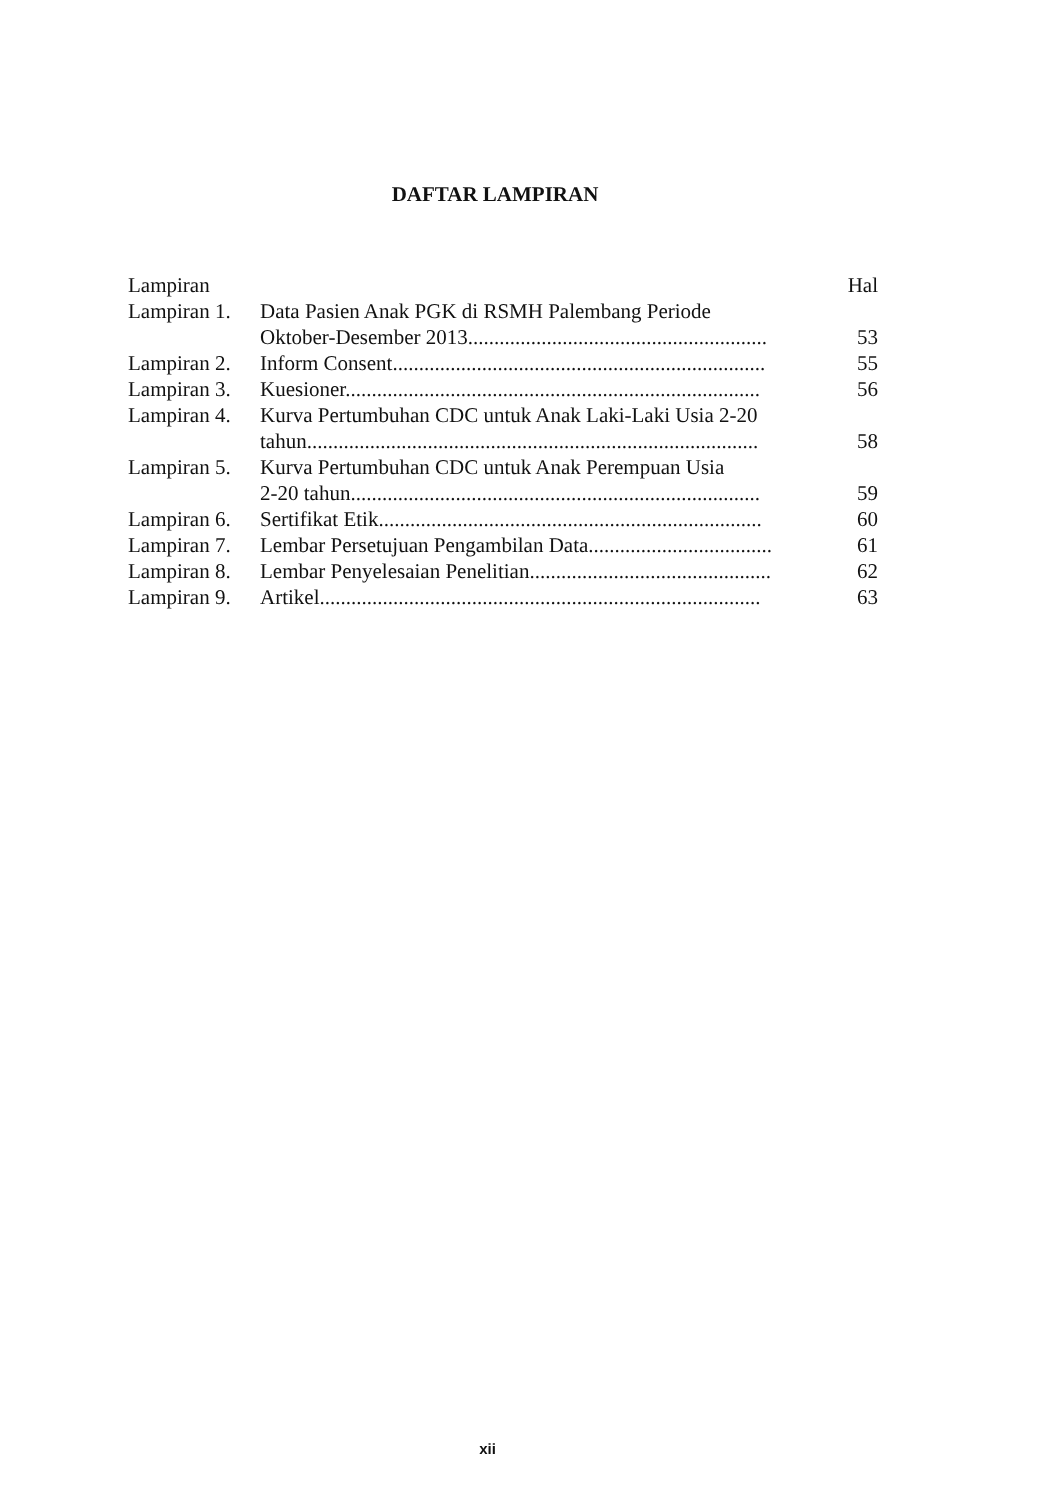DAFTAR LAMPIRAN
Lampiran Hal
Lampiran 1. Data Pasien Anak PGK di RSMH Palembang Periode
Oktober-Desember 2013......................................................... 53
Lampiran 2. Inform Consent....................................................................... 55
Lampiran 3. Kuesioner............................................................................... 56
Lampiran 4. Kurva Pertumbuhan CDC untuk Anak Laki-Laki Usia 2-20
tahun...................................................................................... 58
Lampiran 5. Kurva Pertumbuhan CDC untuk Anak Perempuan Usia
2-20 tahun.............................................................................. 59
Lampiran 6. Sertifikat Etik......................................................................... 60
Lampiran 7. Lembar Persetujuan Pengambilan Data................................... 61
Lampiran 8. Lembar Penyelesaian Penelitian.............................................. 62
Lampiran 9. Artikel.................................................................................... 63
xii